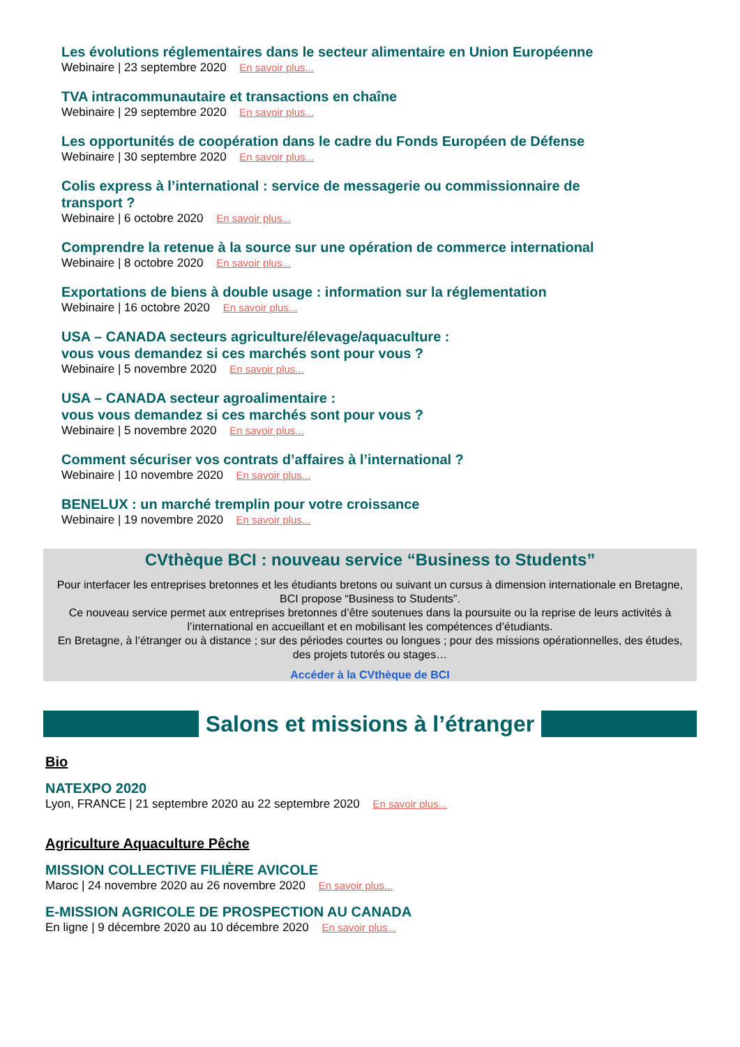Les évolutions réglementaires dans le secteur alimentaire en Union Européenne
Webinaire | 23 septembre 2020 En savoir plus...
TVA intracommunautaire et transactions en chaîne
Webinaire | 29 septembre 2020 En savoir plus...
Les opportunités de coopération dans le cadre du Fonds Européen de Défense
Webinaire | 30 septembre 2020 En savoir plus...
Colis express à l’international : service de messagerie ou commissionnaire de
transport ?
Webinaire | 6 octobre 2020 En savoir plus...
Comprendre la retenue à la source sur une opération de commerce international
Webinaire | 8 octobre 2020 En savoir plus...
Exportations de biens à double usage : information sur la réglementation
Webinaire | 16 octobre 2020 En savoir plus...
USA – CANADA secteurs agriculture/élevage/aquaculture :
vous vous demandez si ces marchés sont pour vous ?
Webinaire | 5 novembre 2020 En savoir plus...
USA – CANADA secteur agroalimentaire :
vous vous demandez si ces marchés sont pour vous ?
Webinaire | 5 novembre 2020 En savoir plus...
Comment sécuriser vos contrats d’affaires à l’international ?
Webinaire | 10 novembre 2020 En savoir plus...
BENELUX : un marché tremplin pour votre croissance
Webinaire | 19 novembre 2020 En savoir plus...
CVthèque BCI : nouveau service “Business to Students”
Pour interfacer les entreprises bretonnes et les étudiants bretons ou suivant un cursus à dimension internationale en Bretagne, BCI propose “Business to Students”.
Ce nouveau service permet aux entreprises bretonnes d’être soutenues dans la poursuite ou la reprise de leurs activités à l’international en accueillant et en mobilisant les compétences d’étudiants.
En Bretagne, à l’étranger ou à distance ; sur des périodes courtes ou longues ; pour des missions opérationnelles, des études, des projets tutorés ou stages…
Accéder à la CVthèque de BCI
Salons et missions à l’étranger
Bio
NATEXPO 2020
Lyon, FRANCE | 21 septembre 2020 au 22 septembre 2020 En savoir plus...
Agriculture Aquaculture Pêche
MISSION COLLECTIVE FILIÈRE AVICOLE
Maroc | 24 novembre 2020 au 26 novembre 2020 En savoir plus...
E-MISSION AGRICOLE DE PROSPECTION AU CANADA
En ligne | 9 décembre 2020 au 10 décembre 2020 En savoir plus...